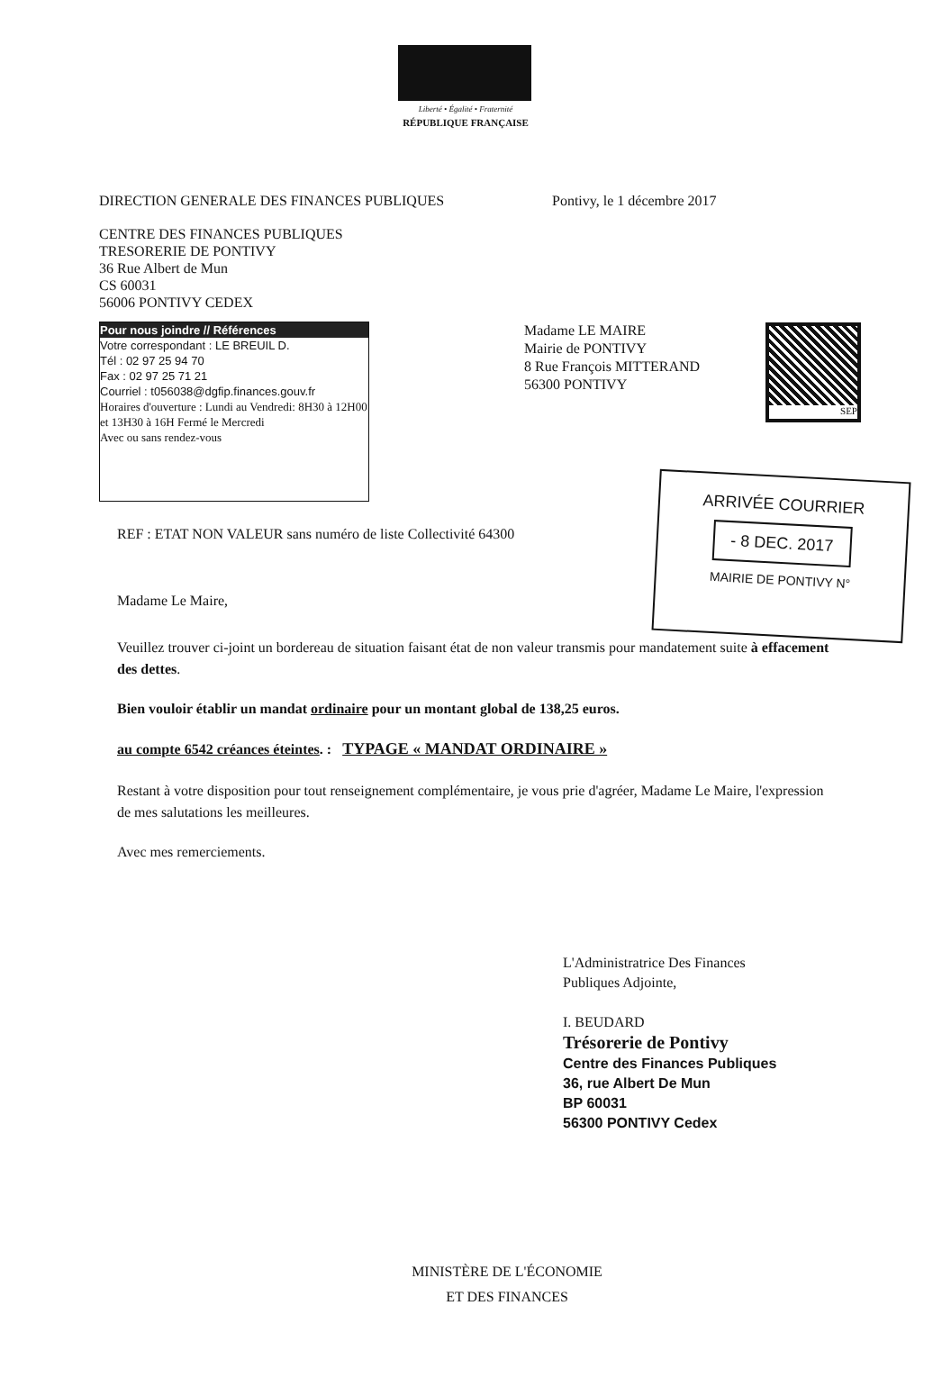Liberté • Égalité • Fraternité
RÉPUBLIQUE FRANÇAISE
DIRECTION GENERALE DES FINANCES PUBLIQUES Pontivy, le 1 décembre 2017
CENTRE DES FINANCES PUBLIQUES
TRESORERIE DE PONTIVY
36 Rue Albert de Mun
CS 60031
56006 PONTIVY CEDEX
SEP
Pour nous joindre // Références
Votre correspondant : LE BREUIL D.
Tél : 02 97 25 94 70
Fax : 02 97 25 71 21
Courriel : t056038@dgfip.finances.gouv.fr
Horaires d'ouverture : Lundi au Vendredi: 8H30 à 12H00 et 13H30 à 16H Fermé le Mercredi
Avec ou sans rendez-vous
Madame LE MAIRE
Mairie de PONTIVY
8 Rue François MITTERAND
56300 PONTIVY
ARRIVÉE COURRIER
- 8 DEC. 2017
MAIRIE DE PONTIVY N°
REF : ETAT NON VALEUR sans numéro de liste Collectivité 64300
Madame Le Maire,
Veuillez trouver ci-joint un bordereau de situation faisant état de non valeur transmis pour mandatement suite à effacement des dettes.
Bien vouloir établir un mandat ordinaire pour un montant global de 138,25 euros.
au compte 6542 créances éteintes. : TYPAGE « MANDAT ORDINAIRE »
Restant à votre disposition pour tout renseignement complémentaire, je vous prie d'agréer, Madame Le Maire, l'expression de mes salutations les meilleures.
Avec mes remerciements.
L'Administratrice Des Finances
Publiques Adjointe,
I. BEUDARD
Trésorerie de Pontivy
Centre des Finances Publiques
36, rue Albert De Mun
BP 60031
56300 PONTIVY Cedex
MINISTÈRE DE L'ÉCONOMIE
ET DES FINANCES